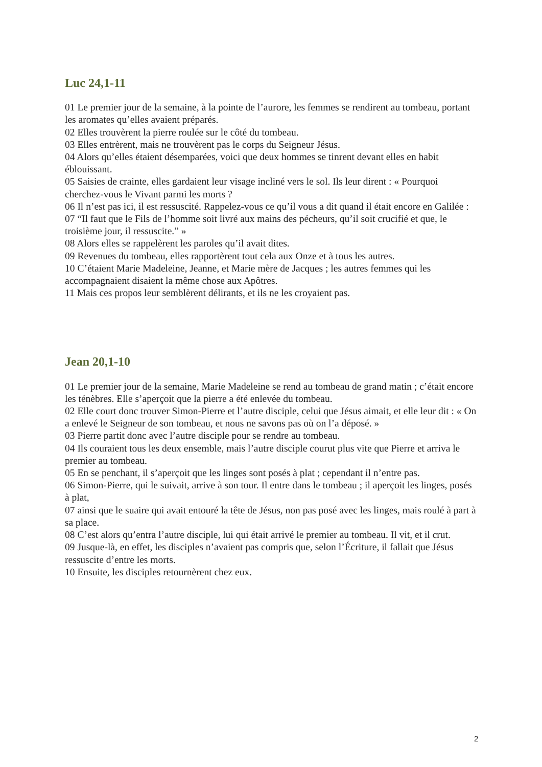Luc 24,1-11
01 Le premier jour de la semaine, à la pointe de l’aurore, les femmes se rendirent au tombeau, portant les aromates qu’elles avaient préparés.
02 Elles trouvèrent la pierre roulée sur le côté du tombeau.
03 Elles entrèrent, mais ne trouvèrent pas le corps du Seigneur Jésus.
04 Alors qu’elles étaient désemparées, voici que deux hommes se tinrent devant elles en habit éblouissant.
05 Saisies de crainte, elles gardaient leur visage incliné vers le sol. Ils leur dirent : « Pourquoi cherchez-vous le Vivant parmi les morts ?
06 Il n’est pas ici, il est ressuscité. Rappelez-vous ce qu’il vous a dit quand il était encore en Galilée :
07 “Il faut que le Fils de l’homme soit livré aux mains des pécheurs, qu’il soit crucifié et que, le troisième jour, il ressuscite.” »
08 Alors elles se rappelèrent les paroles qu’il avait dites.
09 Revenues du tombeau, elles rapportèrent tout cela aux Onze et à tous les autres.
10 C’étaient Marie Madeleine, Jeanne, et Marie mère de Jacques ; les autres femmes qui les accompagnaient disaient la même chose aux Apôtres.
11 Mais ces propos leur semblèrent délirants, et ils ne les croyaient pas.
Jean 20,1-10
01 Le premier jour de la semaine, Marie Madeleine se rend au tombeau de grand matin ; c’était encore les ténèbres. Elle s’aperçoit que la pierre a été enlevée du tombeau.
02 Elle court donc trouver Simon-Pierre et l’autre disciple, celui que Jésus aimait, et elle leur dit : « On a enlevé le Seigneur de son tombeau, et nous ne savons pas où on l’a déposé. »
03 Pierre partit donc avec l’autre disciple pour se rendre au tombeau.
04 Ils couraient tous les deux ensemble, mais l’autre disciple courut plus vite que Pierre et arriva le premier au tombeau.
05 En se penchant, il s’aperçoit que les linges sont posés à plat ; cependant il n’entre pas.
06 Simon-Pierre, qui le suivait, arrive à son tour. Il entre dans le tombeau ; il aperçoit les linges, posés à plat,
07 ainsi que le suaire qui avait entouré la tête de Jésus, non pas posé avec les linges, mais roulé à part à sa place.
08 C’est alors qu’entra l’autre disciple, lui qui était arrivé le premier au tombeau. Il vit, et il crut.
09 Jusque-là, en effet, les disciples n’avaient pas compris que, selon l’Écriture, il fallait que Jésus ressuscite d’entre les morts.
10 Ensuite, les disciples retournèrent chez eux.
2